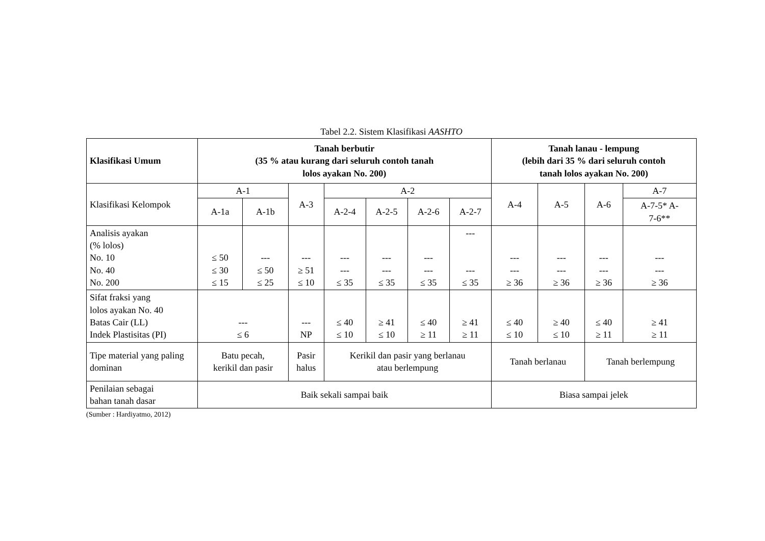Tabel 2.2. Sistem Klasifikasi AASHTO
| Klasifikasi Umum | Tanah berbutir (35 % atau kurang dari seluruh contoh tanah lolos ayakan No. 200) | | | | | | | Tanah lanau - lempung (lebih dari 35 % dari seluruh contoh tanah lolos ayakan No. 200) | | | |
| --- | --- | --- | --- | --- | --- | --- | --- | --- | --- | --- | --- |
| Klasifikasi Kelompok | A-1 | | A-3 | A-2 | | | | A-4 | A-5 | A-6 | A-7 |
| | A-1a | A-1b | | A-2-4 | A-2-5 | A-2-6 | A-2-7 | | | | A-7-5* A- 7-6** |
| Analisis ayakan (% lolos) No. 10 No. 40 No. 200 | ≤ 50 ≤ 30 ≤ 15 | --- ≤ 50 ≤ 25 | --- ≥ 51 ≤ 10 | --- --- ≤ 35 | --- --- ≤ 35 | --- --- ≤ 35 | --- --- ≤ 35 | --- --- ≥ 36 | --- --- ≥ 36 | --- --- ≥ 36 | --- --- ≥ 36 |
| Sifat fraksi yang lolos ayakan No. 40 Batas Cair (LL) Indek Plastisitas (PI) | --- ≤ 6 | | --- NP | ≤ 40 ≤ 10 | ≥ 41 ≤ 10 | ≤ 40 ≥ 11 | ≥ 41 ≥ 11 | ≤ 40 ≤ 10 | ≥ 40 ≤ 10 | ≤ 40 ≥ 11 | ≥ 41 ≥ 11 |
| Tipe material yang paling dominan | Batu pecah, kerikil dan pasir | | Pasir halus | Kerikil dan pasir yang berlanau atau berlempung | | | | Tanah berlanau | | Tanah berlempung | |
| Penilaian sebagai bahan tanah dasar | Baik sekali sampai baik | | | | | | | Biasa sampai jelek | | | |
(Sumber : Hardiyatmo, 2012)